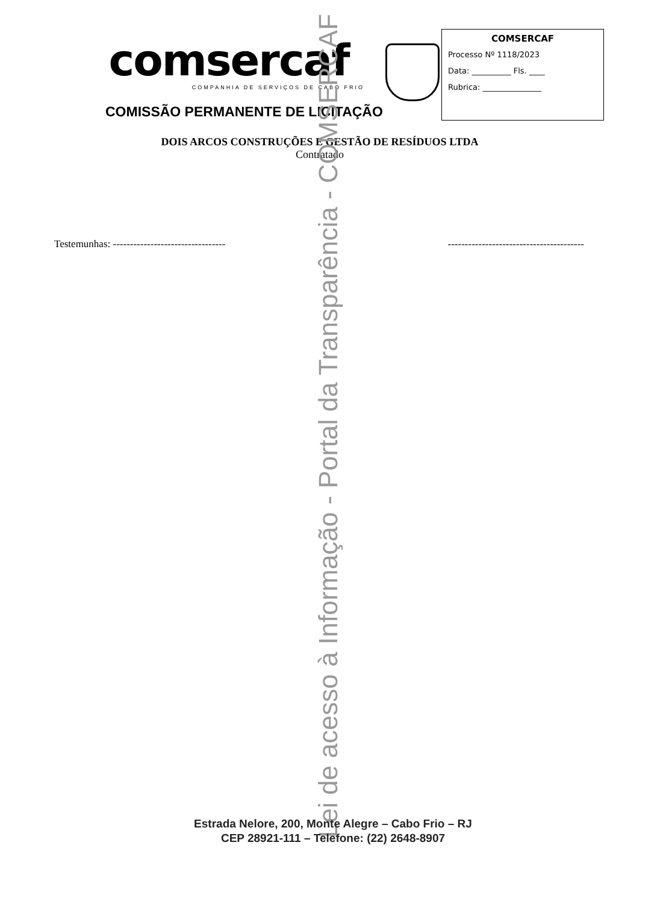comsercaf
COMPANHIA DE SERVIÇOS DE CABO FRIO
COMISSÃO PERMANENTE DE LICITAÇÃO
COMSERCAF
Processo Nº 1118/2023
Data: __________ Fls. ____
Rubrica: _______________
DOIS ARCOS CONSTRUÇÕES E GESTÃO DE RESÍDUOS LTDA
Contratado
Testemunhas: --------------------------------- ----------------------------------------
Lei de acesso à Informação - Portal da Transparência - COMSERCAF
Estrada Nelore, 200, Monte Alegre – Cabo Frio – RJ
CEP 28921-111 – Telefone: (22) 2648-8907